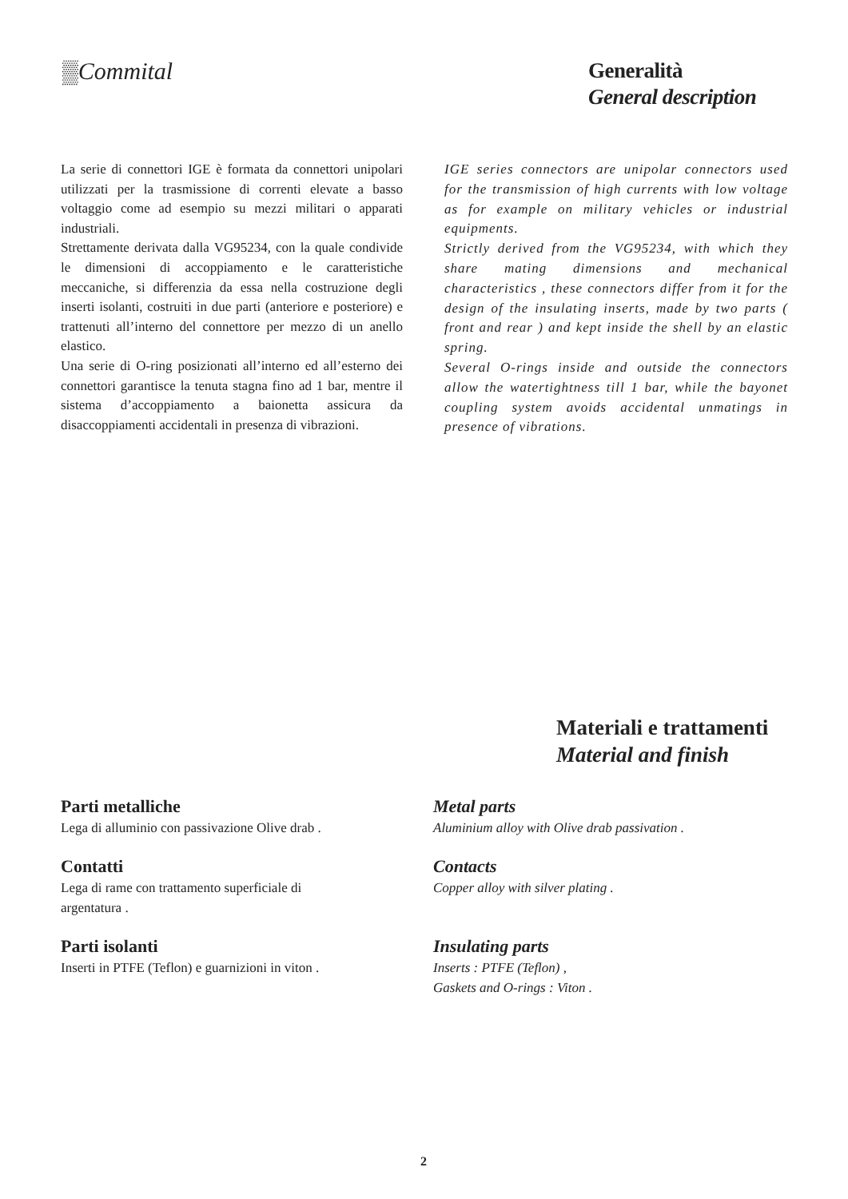▒Commital
Generalità
General description
La serie di connettori IGE è formata da connettori unipolari utilizzati per la trasmissione di correnti elevate a basso voltaggio come ad esempio su mezzi militari o apparati industriali.
Strettamente derivata dalla VG95234, con la quale condivide le dimensioni di accoppiamento e le caratteristiche meccaniche, si differenzia da essa nella costruzione degli inserti isolanti, costruiti in due parti (anteriore e posteriore) e trattenuti all’interno del connettore per mezzo di un anello elastico.
Una serie di O-ring posizionati all’interno ed all’esterno dei connettori garantisce la tenuta stagna fino ad 1 bar, mentre il sistema d’accoppiamento a baionetta assicura da disaccoppiamenti accidentali in presenza di vibrazioni.
IGE series connectors are unipolar connectors used for the transmission of high currents with low voltage as for example on military vehicles or industrial equipments.
Strictly derived from the VG95234, with which they share mating dimensions and mechanical characteristics , these connectors differ from it for the design of the insulating inserts, made by two parts ( front and rear ) and kept inside the shell by an elastic spring.
Several O-rings inside and outside the connectors allow the watertightness till 1 bar, while the bayonet coupling system avoids accidental unmatings in presence of vibrations.
Materiali e trattamenti
Material and finish
Parti metalliche
Lega di alluminio con passivazione Olive drab .
Contatti
Lega di rame con trattamento superficiale di
argentatura .
Parti isolanti
Inserti in PTFE (Teflon) e guarnizioni in viton .
Metal parts
Aluminium alloy with Olive drab passivation .
Contacts
Copper alloy with silver plating .
Insulating parts
Inserts : PTFE (Teflon) ,
Gaskets and O-rings : Viton .
2